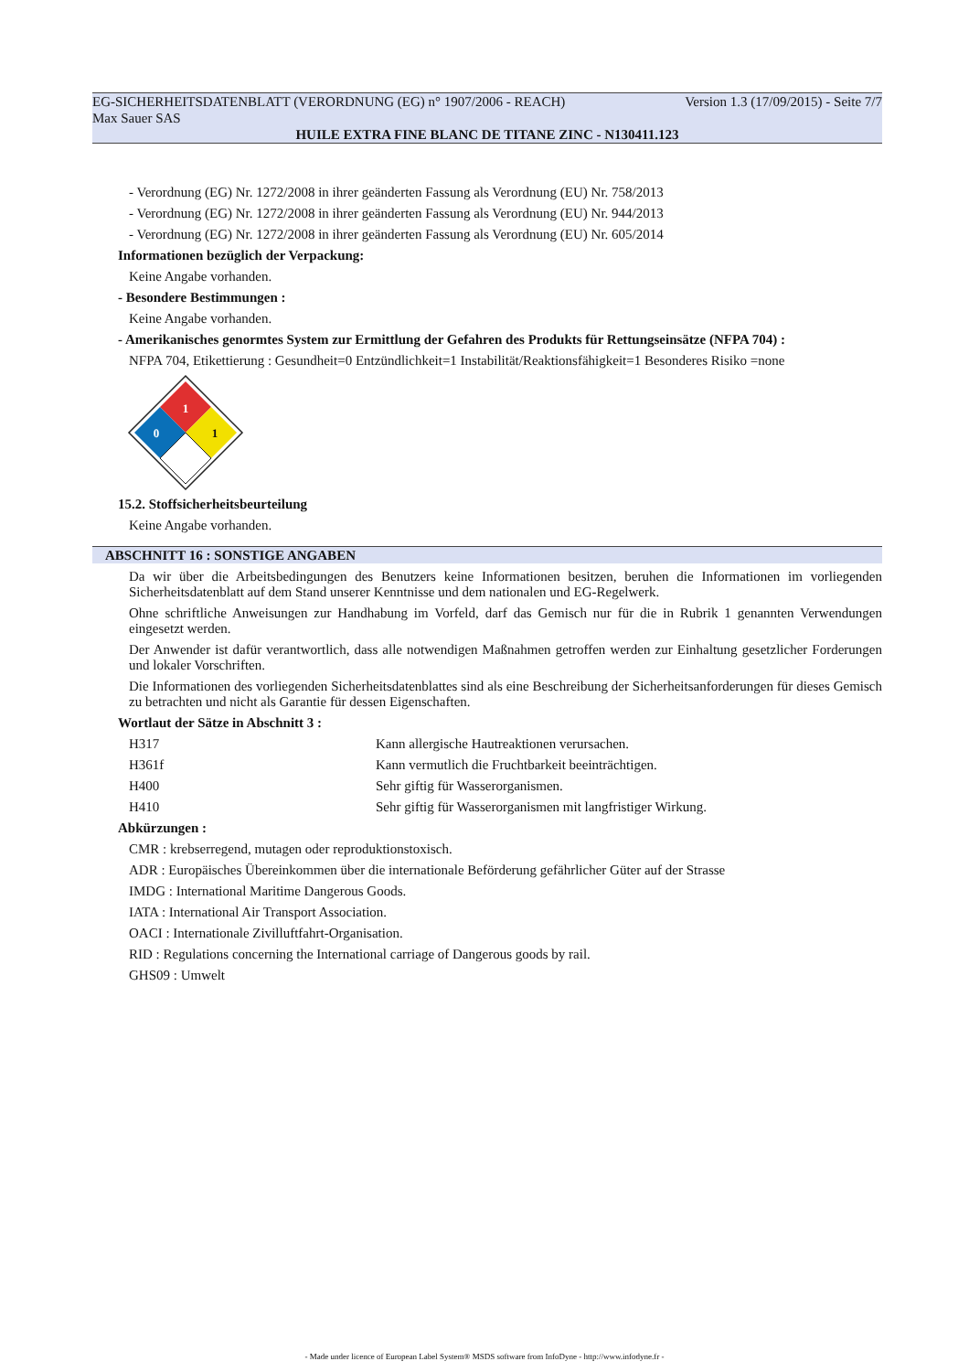EG-SICHERHEITSDATENBLATT (VERORDNUNG (EG) n° 1907/2006 - REACH) Version 1.3 (17/09/2015) - Seite 7/7
Max Sauer SAS
HUILE EXTRA FINE BLANC DE TITANE ZINC - N130411.123
- Verordnung (EG) Nr. 1272/2008 in ihrer geänderten Fassung als Verordnung (EU) Nr. 758/2013
- Verordnung (EG) Nr. 1272/2008 in ihrer geänderten Fassung als Verordnung (EU) Nr. 944/2013
- Verordnung (EG) Nr. 1272/2008 in ihrer geänderten Fassung als Verordnung (EU) Nr. 605/2014
Informationen bezüglich der Verpackung:
Keine Angabe vorhanden.
- Besondere Bestimmungen :
Keine Angabe vorhanden.
- Amerikanisches genormtes System zur Ermittlung der Gefahren des Produkts für Rettungseinsätze (NFPA 704) :
NFPA 704, Etikettierung : Gesundheit=0 Entzündlichkeit=1 Instabilität/Reaktionsfähigkeit=1 Besonderes Risiko =none
1
0
1
15.2. Stoffsicherheitsbeurteilung
Keine Angabe vorhanden.
ABSCHNITT 16 : SONSTIGE ANGABEN
Da wir über die Arbeitsbedingungen des Benutzers keine Informationen besitzen, beruhen die Informationen im vorliegenden Sicherheitsdatenblatt auf dem Stand unserer Kenntnisse und dem nationalen und EG-Regelwerk.
Ohne schriftliche Anweisungen zur Handhabung im Vorfeld, darf das Gemisch nur für die in Rubrik 1 genannten Verwendungen eingesetzt werden.
Der Anwender ist dafür verantwortlich, dass alle notwendigen Maßnahmen getroffen werden zur Einhaltung gesetzlicher Forderungen und lokaler Vorschriften.
Die Informationen des vorliegenden Sicherheitsdatenblattes sind als eine Beschreibung der Sicherheitsanforderungen für dieses Gemisch zu betrachten und nicht als Garantie für dessen Eigenschaften.
Wortlaut der Sätze in Abschnitt 3 :
| H317 | Kann allergische Hautreaktionen verursachen. |
| H361f | Kann vermutlich die Fruchtbarkeit beeinträchtigen. |
| H400 | Sehr giftig für Wasserorganismen. |
| H410 | Sehr giftig für Wasserorganismen mit langfristiger Wirkung. |
Abkürzungen :
CMR : krebserregend, mutagen oder reproduktionstoxisch.
ADR : Europäisches Übereinkommen über die internationale Beförderung gefährlicher Güter auf der Strasse
IMDG : International Maritime Dangerous Goods.
IATA : International Air Transport Association.
OACI : Internationale Zivilluftfahrt-Organisation.
RID : Regulations concerning the International carriage of Dangerous goods by rail.
GHS09 : Umwelt
- Made under licence of European Label System® MSDS software from InfoDyne - http://www.infodyne.fr -